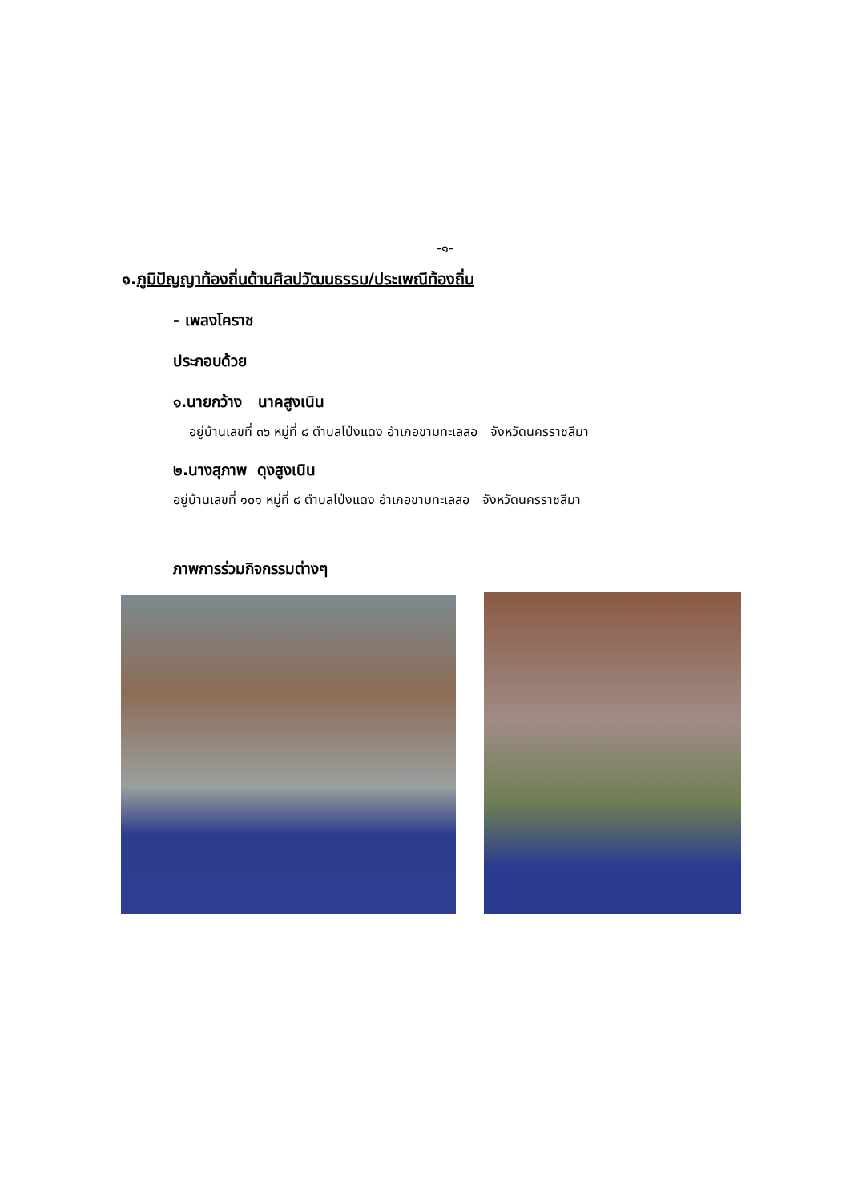-๑-
๑.ภูมิปัญญาท้องถิ่นด้านศิลปวัฒนธรรม/ประเพณีท้องถิ่น
- เพลงโคราช
ประกอบด้วย
๑.นายกว้าง นาคสูงเนิน
อยู่บ้านเลขที่ ๓๖ หมู่ที่ ๘ ตำบลโป่งแดง อำเภอขามทะเลสอ จังหวัดนครราชสีมา
๒.นางสุภาพ ดุงสูงเนิน
อยู่บ้านเลขที่ ๑๐๑ หมู่ที่ ๘ ตำบลโป่งแดง อำเภอขามทะเลสอ จังหวัดนครราชสีมา
ภาพการร่วมกิจกรรมต่างๆ